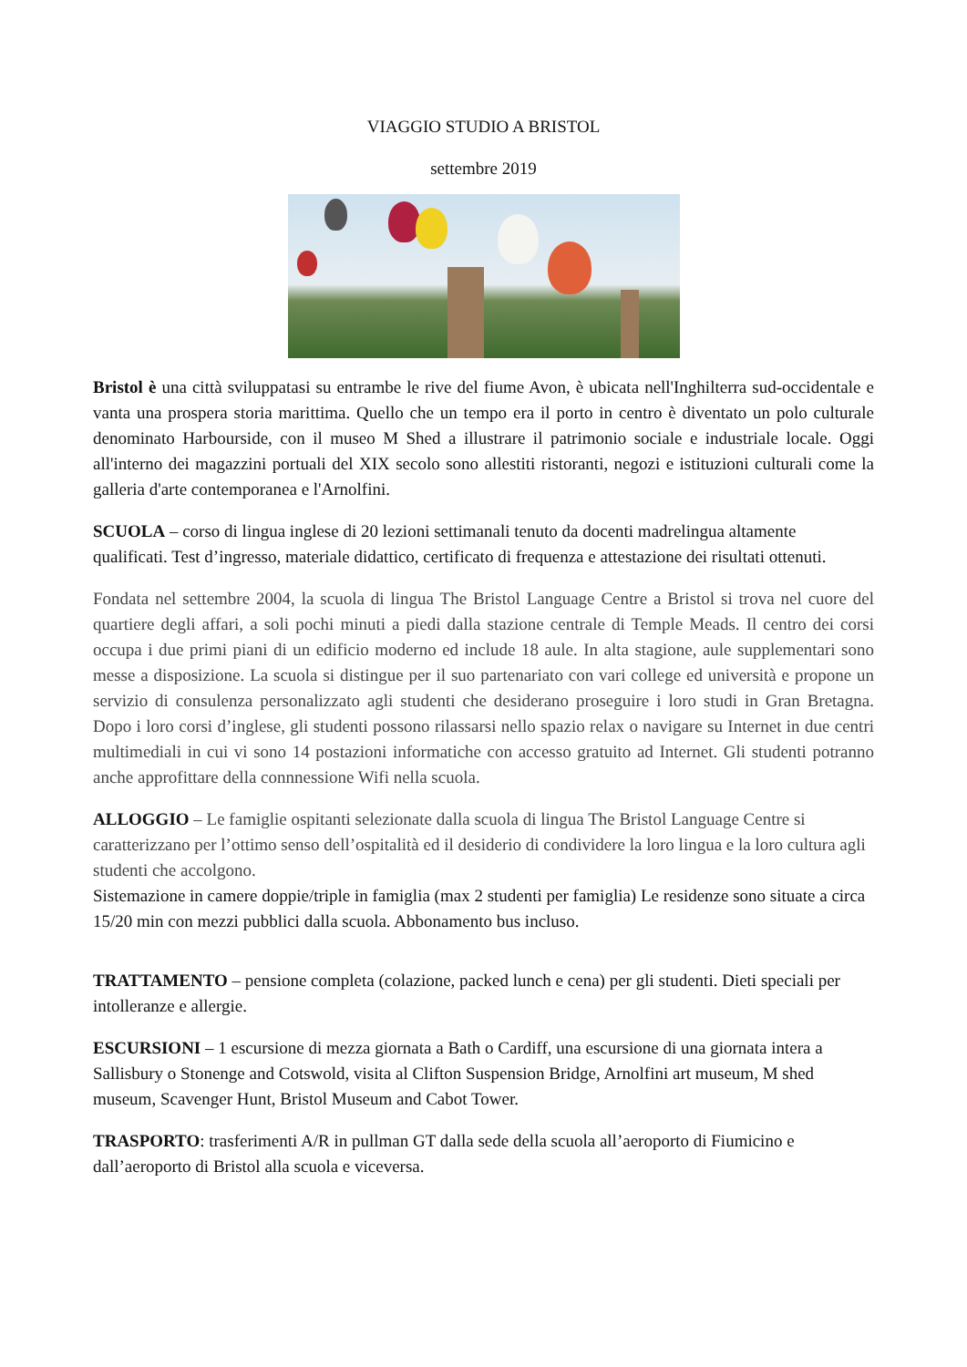VIAGGIO STUDIO A BRISTOL
settembre 2019
Bristol è una città sviluppatasi su entrambe le rive del fiume Avon, è ubicata nell'Inghilterra sud-occidentale e vanta una prospera storia marittima. Quello che un tempo era il porto in centro è diventato un polo culturale denominato Harbourside, con il museo M Shed a illustrare il patrimonio sociale e industriale locale. Oggi all'interno dei magazzini portuali del XIX secolo sono allestiti ristoranti, negozi e istituzioni culturali come la galleria d'arte contemporanea e l'Arnolfini.
SCUOLA – corso di lingua inglese di 20 lezioni settimanali tenuto da docenti madrelingua altamente qualificati. Test d’ingresso, materiale didattico, certificato di frequenza e attestazione dei risultati ottenuti.
Fondata nel settembre 2004, la scuola di lingua The Bristol Language Centre a Bristol si trova nel cuore del quartiere degli affari, a soli pochi minuti a piedi dalla stazione centrale di Temple Meads. Il centro dei corsi occupa i due primi piani di un edificio moderno ed include 18 aule. In alta stagione, aule supplementari sono messe a disposizione. La scuola si distingue per il suo partenariato con vari college ed università e propone un servizio di consulenza personalizzato agli studenti che desiderano proseguire i loro studi in Gran Bretagna. Dopo i loro corsi d’inglese, gli studenti possono rilassarsi nello spazio relax o navigare su Internet in due centri multimediali in cui vi sono 14 postazioni informatiche con accesso gratuito ad Internet. Gli studenti potranno anche approfittare della connnessione Wifi nella scuola.
ALLOGGIO – Le famiglie ospitanti selezionate dalla scuola di lingua The Bristol Language Centre si caratterizzano per l’ottimo senso dell’ospitalità ed il desiderio di condividere la loro lingua e la loro cultura agli studenti che accolgono.
Sistemazione in camere doppie/triple in famiglia (max 2 studenti per famiglia) Le residenze sono situate a circa 15/20 min con mezzi pubblici dalla scuola. Abbonamento bus incluso.
TRATTAMENTO – pensione completa (colazione, packed lunch e cena) per gli studenti. Dieti speciali per intolleranze e allergie.
ESCURSIONI – 1 escursione di mezza giornata a Bath o Cardiff, una escursione di una giornata intera a Sallisbury o Stonenge and Cotswold, visita al Clifton Suspension Bridge, Arnolfini art museum, M shed museum, Scavenger Hunt, Bristol Museum and Cabot Tower.
TRASPORTO: trasferimenti A/R in pullman GT dalla sede della scuola all’aeroporto di Fiumicino e dall’aeroporto di Bristol alla scuola e viceversa.